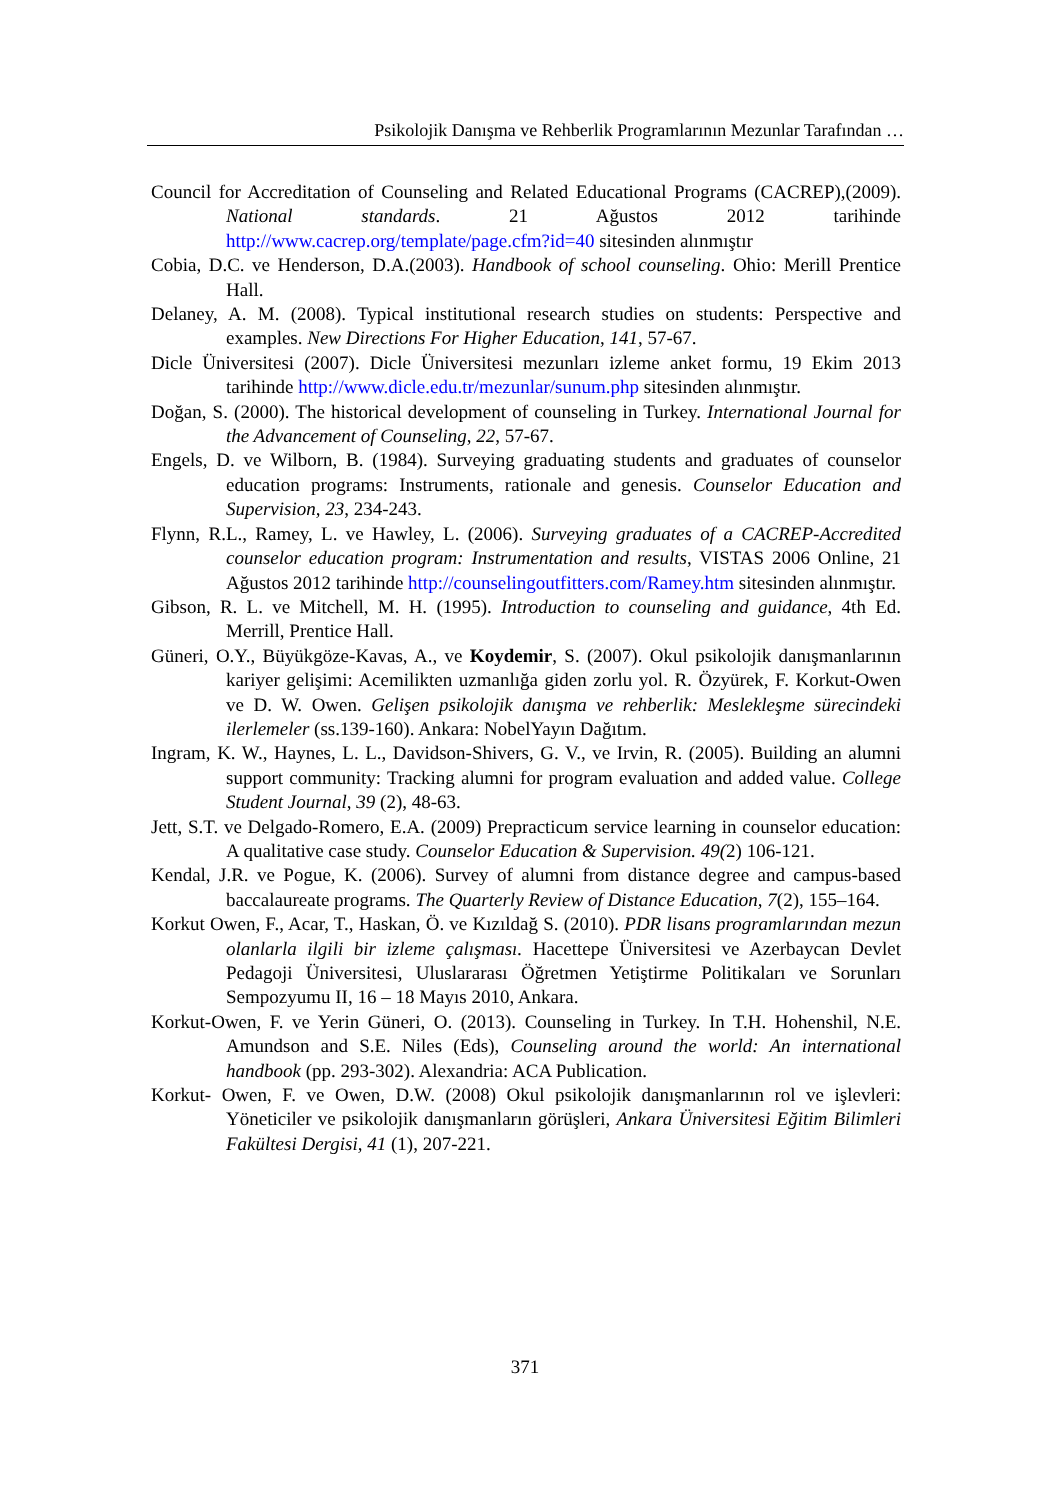Psikolojik Danışma ve Rehberlik Programlarının Mezunlar Tarafından …
Council for Accreditation of Counseling and Related Educational Programs (CACREP),(2009). National standards. 21 Ağustos 2012 tarihinde http://www.cacrep.org/template/page.cfm?id=40 sitesinden alınmıştır
Cobia, D.C. ve Henderson, D.A.(2003). Handbook of school counseling. Ohio: Merill Prentice Hall.
Delaney, A. M. (2008). Typical institutional research studies on students: Perspective and examples. New Directions For Higher Education, 141, 57-67.
Dicle Üniversitesi (2007). Dicle Üniversitesi mezunları izleme anket formu, 19 Ekim 2013 tarihinde http://www.dicle.edu.tr/mezunlar/sunum.php sitesinden alınmıştır.
Doğan, S. (2000). The historical development of counseling in Turkey. International Journal for the Advancement of Counseling, 22, 57-67.
Engels, D. ve Wilborn, B. (1984). Surveying graduating students and graduates of counselor education programs: Instruments, rationale and genesis. Counselor Education and Supervision, 23, 234-243.
Flynn, R.L., Ramey, L. ve Hawley, L. (2006). Surveying graduates of a CACREP-Accredited counselor education program: Instrumentation and results, VISTAS 2006 Online, 21 Ağustos 2012 tarihinde http://counselingoutfitters.com/Ramey.htm sitesinden alınmıştır.
Gibson, R. L. ve Mitchell, M. H. (1995). Introduction to counseling and guidance, 4th Ed. Merrill, Prentice Hall.
Güneri, O.Y., Büyükgöze-Kavas, A., ve Koydemir, S. (2007). Okul psikolojik danışmanlarının kariyer gelişimi: Acemilikten uzmanlığa giden zorlu yol. R. Özyürek, F. Korkut-Owen ve D. W. Owen. Gelişen psikolojik danışma ve rehberlik: Meslekleşme sürecindeki ilerlemeler (ss.139-160). Ankara: NobelYayın Dağıtım.
Ingram, K. W., Haynes, L. L., Davidson-Shivers, G. V., ve Irvin, R. (2005). Building an alumni support community: Tracking alumni for program evaluation and added value. College Student Journal, 39 (2), 48-63.
Jett, S.T. ve Delgado-Romero, E.A. (2009) Prepracticum service learning in counselor education: A qualitative case study. Counselor Education & Supervision. 49(2) 106-121.
Kendal, J.R. ve Pogue, K. (2006). Survey of alumni from distance degree and campus-based baccalaureate programs. The Quarterly Review of Distance Education, 7(2), 155–164.
Korkut Owen, F., Acar, T., Haskan, Ö. ve Kızıldağ S. (2010). PDR lisans programlarından mezun olanlarla ilgili bir izleme çalışması. Hacettepe Üniversitesi ve Azerbaycan Devlet Pedagoji Üniversitesi, Uluslararası Öğretmen Yetiştirme Politikaları ve Sorunları Sempozyumu II, 16 – 18 Mayıs 2010, Ankara.
Korkut-Owen, F. ve Yerin Güneri, O. (2013). Counseling in Turkey. In T.H. Hohenshil, N.E. Amundson and S.E. Niles (Eds), Counseling around the world: An international handbook (pp. 293-302). Alexandria: ACA Publication.
Korkut- Owen, F. ve Owen, D.W. (2008) Okul psikolojik danışmanlarının rol ve işlevleri: Yöneticiler ve psikolojik danışmanların görüşleri, Ankara Üniversitesi Eğitim Bilimleri Fakültesi Dergisi, 41 (1), 207-221.
371